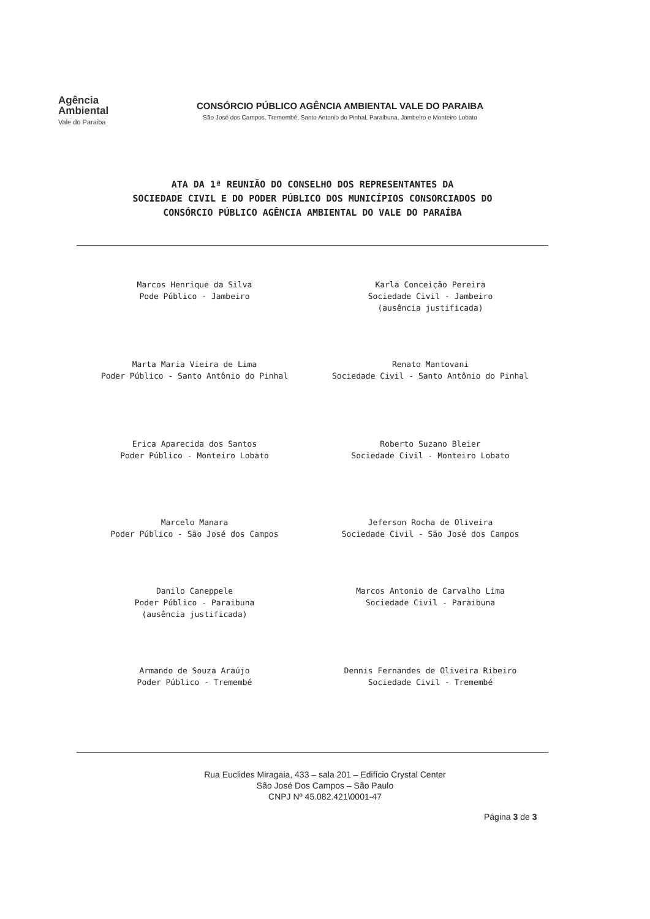Agência
Ambiental
Vale do Paraiba
CONSÓRCIO PÚBLICO AGÊNCIA AMBIENTAL VALE DO PARAIBA
São José dos Campos, Tremembé, Santo Antonio do Pinhal, Paraibuna, Jambeiro e Monteiro Lobato
ATA DA 1ª REUNIÃO DO CONSELHO DOS REPRESENTANTES DA
SOCIEDADE CIVIL E DO PODER PÚBLICO DOS MUNICÍPIOS CONSORCIADOS DO
CONSÓRCIO PÚBLICO AGÊNCIA AMBIENTAL DO VALE DO PARAÍBA
Marcos Henrique da Silva
Pode Público - Jambeiro
Karla Conceição Pereira
Sociedade Civil - Jambeiro
(ausência justificada)
Marta Maria Vieira de Lima
Poder Público - Santo Antônio do Pinhal
Renato Mantovani
Sociedade Civil - Santo Antônio do Pinhal
Erica Aparecida dos Santos
Poder Público - Monteiro Lobato
Roberto Suzano Bleier
Sociedade Civil - Monteiro Lobato
Marcelo Manara
Poder Público - São José dos Campos
Jeferson Rocha de Oliveira
Sociedade Civil - São José dos Campos
Danilo Caneppele
Poder Público - Paraibuna
(ausência justificada)
Marcos Antonio de Carvalho Lima
Sociedade Civil - Paraibuna
Armando de Souza Araújo
Poder Público - Tremembé
Dennis Fernandes de Oliveira Ribeiro
Sociedade Civil - Tremembé
Rua Euclides Miragaia, 433 – sala 201 – Edifício Crystal Center
São José Dos Campos – São Paulo
CNPJ Nº 45.082.421\0001-47
Página 3 de 3